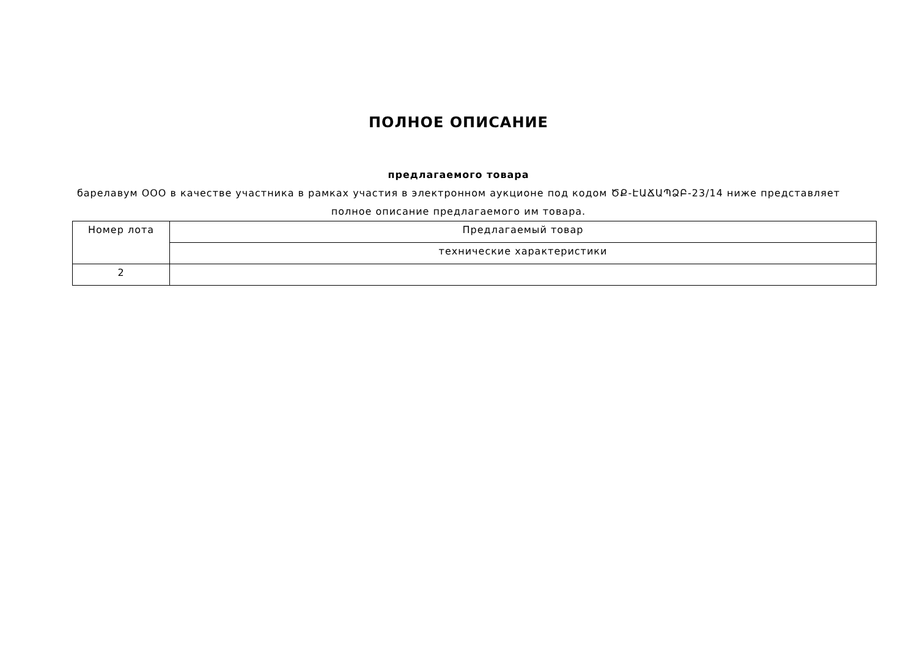ПОЛНОЕ ОПИСАНИЕ
предлагаемого товара
барелавум ООО в качестве участника в рамках участия в электронном аукционе под кодом ԾՔ-ԷԱՃԱՊՁԲ-23/14 ниже представляет полное описание предлагаемого им товара.
| Номер лота | Предлагаемый товар |
| | технические характеристики |
| 2 | |